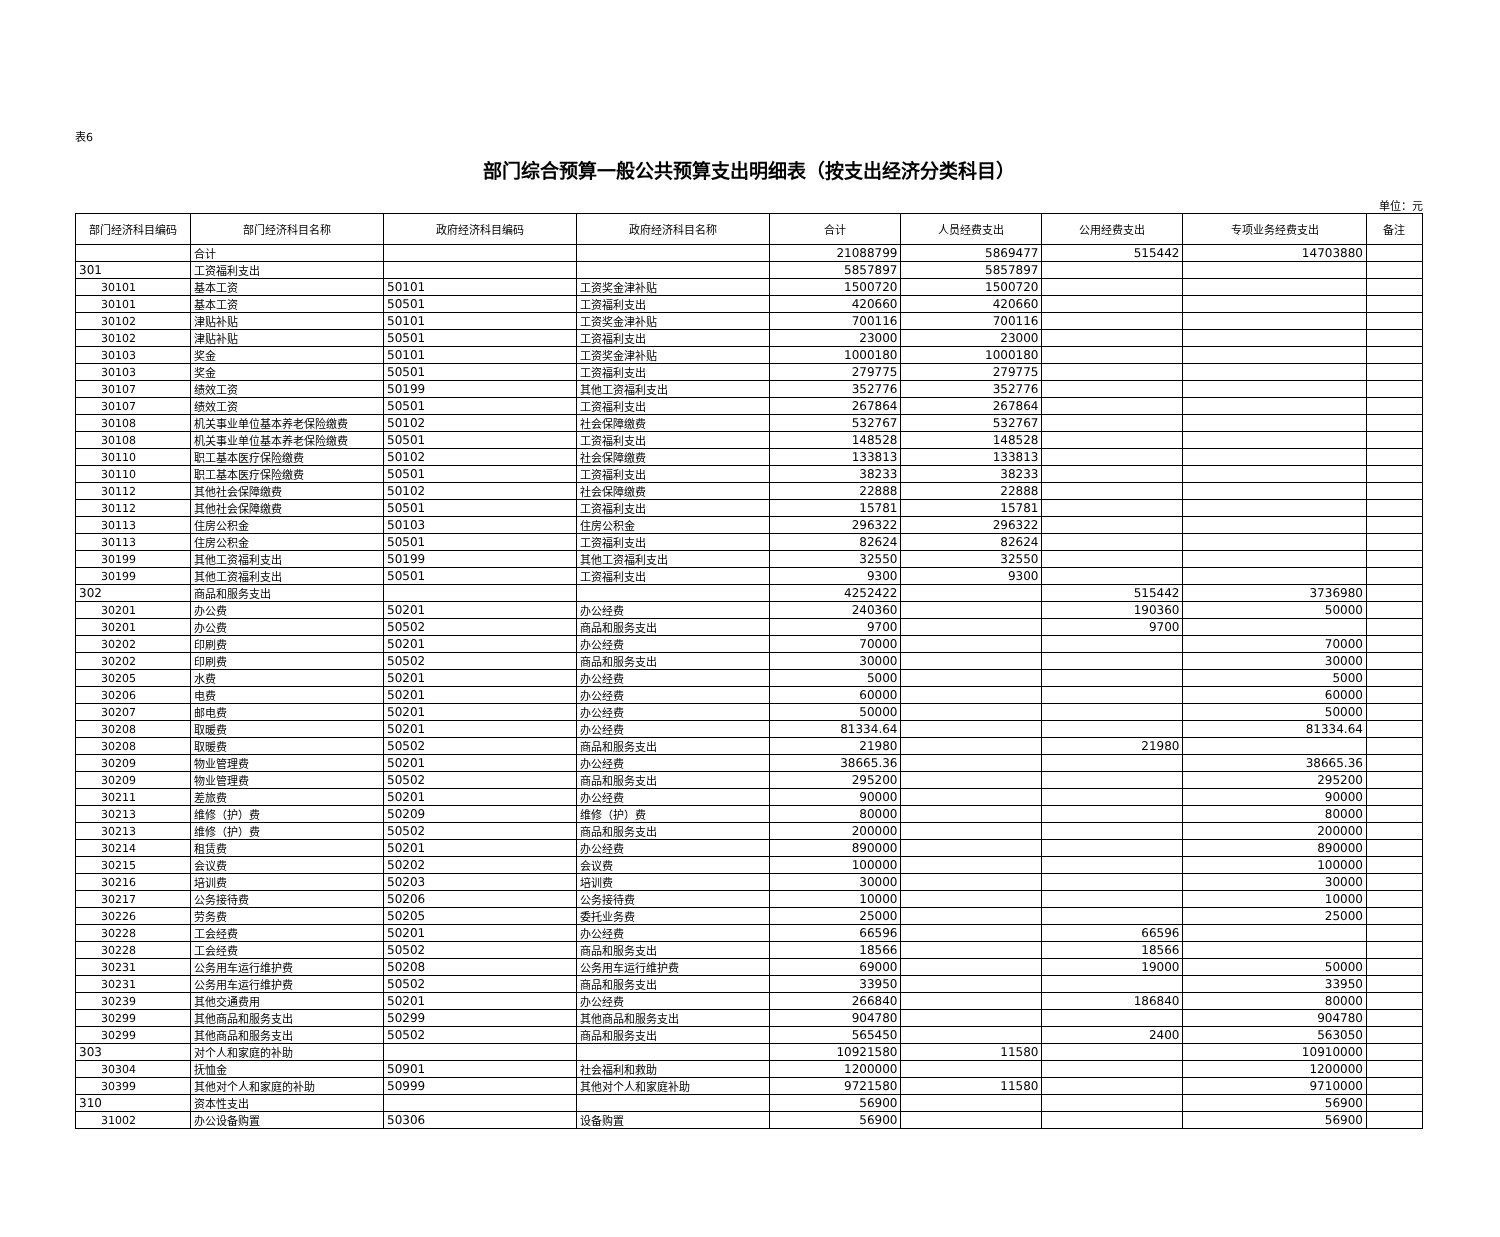表6
部门综合预算一般公共预算支出明细表（按支出经济分类科目）
单位：元
| 部门经济科目编码 | 部门经济科目名称 | 政府经济科目编码 | 政府经济科目名称 | 合计 | 人员经费支出 | 公用经费支出 | 专项业务经费支出 | 备注 |
| --- | --- | --- | --- | --- | --- | --- | --- | --- |
| | 合计 | | | 21088799 | 5869477 | 515442 | 14703880 | |
| 301 | 工资福利支出 | | | 5857897 | 5857897 | | | |
| 30101 | 基本工资 | 50101 | 工资奖金津补贴 | 1500720 | 1500720 | | | |
| 30101 | 基本工资 | 50501 | 工资福利支出 | 420660 | 420660 | | | |
| 30102 | 津贴补贴 | 50101 | 工资奖金津补贴 | 700116 | 700116 | | | |
| 30102 | 津贴补贴 | 50501 | 工资福利支出 | 23000 | 23000 | | | |
| 30103 | 奖金 | 50101 | 工资奖金津补贴 | 1000180 | 1000180 | | | |
| 30103 | 奖金 | 50501 | 工资福利支出 | 279775 | 279775 | | | |
| 30107 | 绩效工资 | 50199 | 其他工资福利支出 | 352776 | 352776 | | | |
| 30107 | 绩效工资 | 50501 | 工资福利支出 | 267864 | 267864 | | | |
| 30108 | 机关事业单位基本养老保险缴费 | 50102 | 社会保障缴费 | 532767 | 532767 | | | |
| 30108 | 机关事业单位基本养老保险缴费 | 50501 | 工资福利支出 | 148528 | 148528 | | | |
| 30110 | 职工基本医疗保险缴费 | 50102 | 社会保障缴费 | 133813 | 133813 | | | |
| 30110 | 职工基本医疗保险缴费 | 50501 | 工资福利支出 | 38233 | 38233 | | | |
| 30112 | 其他社会保障缴费 | 50102 | 社会保障缴费 | 22888 | 22888 | | | |
| 30112 | 其他社会保障缴费 | 50501 | 工资福利支出 | 15781 | 15781 | | | |
| 30113 | 住房公积金 | 50103 | 住房公积金 | 296322 | 296322 | | | |
| 30113 | 住房公积金 | 50501 | 工资福利支出 | 82624 | 82624 | | | |
| 30199 | 其他工资福利支出 | 50199 | 其他工资福利支出 | 32550 | 32550 | | | |
| 30199 | 其他工资福利支出 | 50501 | 工资福利支出 | 9300 | 9300 | | | |
| 302 | 商品和服务支出 | | | 4252422 | | 515442 | 3736980 | |
| 30201 | 办公费 | 50201 | 办公经费 | 240360 | | 190360 | 50000 | |
| 30201 | 办公费 | 50502 | 商品和服务支出 | 9700 | | 9700 | | |
| 30202 | 印刷费 | 50201 | 办公经费 | 70000 | | | 70000 | |
| 30202 | 印刷费 | 50502 | 商品和服务支出 | 30000 | | | 30000 | |
| 30205 | 水费 | 50201 | 办公经费 | 5000 | | | 5000 | |
| 30206 | 电费 | 50201 | 办公经费 | 60000 | | | 60000 | |
| 30207 | 邮电费 | 50201 | 办公经费 | 50000 | | | 50000 | |
| 30208 | 取暖费 | 50201 | 办公经费 | 81334.64 | | | 81334.64 | |
| 30208 | 取暖费 | 50502 | 商品和服务支出 | 21980 | | 21980 | | |
| 30209 | 物业管理费 | 50201 | 办公经费 | 38665.36 | | | 38665.36 | |
| 30209 | 物业管理费 | 50502 | 商品和服务支出 | 295200 | | | 295200 | |
| 30211 | 差旅费 | 50201 | 办公经费 | 90000 | | | 90000 | |
| 30213 | 维修（护）费 | 50209 | 维修（护）费 | 80000 | | | 80000 | |
| 30213 | 维修（护）费 | 50502 | 商品和服务支出 | 200000 | | | 200000 | |
| 30214 | 租赁费 | 50201 | 办公经费 | 890000 | | | 890000 | |
| 30215 | 会议费 | 50202 | 会议费 | 100000 | | | 100000 | |
| 30216 | 培训费 | 50203 | 培训费 | 30000 | | | 30000 | |
| 30217 | 公务接待费 | 50206 | 公务接待费 | 10000 | | | 10000 | |
| 30226 | 劳务费 | 50205 | 委托业务费 | 25000 | | | 25000 | |
| 30228 | 工会经费 | 50201 | 办公经费 | 66596 | | 66596 | | |
| 30228 | 工会经费 | 50502 | 商品和服务支出 | 18566 | | 18566 | | |
| 30231 | 公务用车运行维护费 | 50208 | 公务用车运行维护费 | 69000 | | 19000 | 50000 | |
| 30231 | 公务用车运行维护费 | 50502 | 商品和服务支出 | 33950 | | | 33950 | |
| 30239 | 其他交通费用 | 50201 | 办公经费 | 266840 | | 186840 | 80000 | |
| 30299 | 其他商品和服务支出 | 50299 | 其他商品和服务支出 | 904780 | | | 904780 | |
| 30299 | 其他商品和服务支出 | 50502 | 商品和服务支出 | 565450 | | 2400 | 563050 | |
| 303 | 对个人和家庭的补助 | | | 10921580 | 11580 | | 10910000 | |
| 30304 | 抚恤金 | 50901 | 社会福利和救助 | 1200000 | | | 1200000 | |
| 30399 | 其他对个人和家庭的补助 | 50999 | 其他对个人和家庭补助 | 9721580 | 11580 | | 9710000 | |
| 310 | 资本性支出 | | | 56900 | | | 56900 | |
| 31002 | 办公设备购置 | 50306 | 设备购置 | 56900 | | | 56900 | |